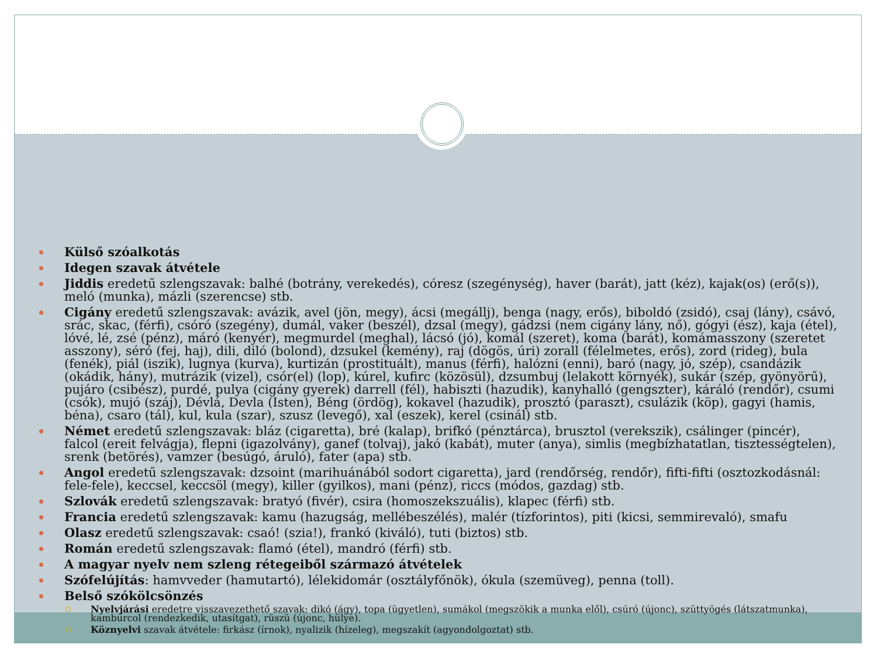Külső szóalkotás
Idegen szavak átvétele
Jiddis eredetű szlengszavak: balhé (botrány, verekedés), córesz (szegénység), haver (barát), jatt (kéz), kajak(os) (erő(s)), meló (munka), mázli (szerencse) stb.
Cigány eredetű szlengszavak: avázik, avel (jön, megy), ácsi (megállj), benga (nagy, erős), biboldó (zsidó), csaj (lány), csávó, srác, skac, (férfi), csóró (szegény), dumál, vaker (beszél), dzsal (megy), gádzsi (nem cigány lány, nő), gógyi (ész), kaja (étel), lóvé, lé, zsé (pénz), máró (kenyér), megmurdel (meghal), lácsó (jó), komál (szeret), koma (barát), komámasszony (szeretet asszony), séró (fej, haj), dili, diló (bolond), dzsukel (kemény), raj (dögös, úri) zorall (félelmetes, erős), zord (rideg), bula (fenék), piál (iszik), lugnya (kurva), kurtizán (prostituált), manus (férfi), halózni (enni), baró (nagy, jó, szép), csandázik (okádik, hány), mutrázik (vizel), csór(el) (lop), kúrel, kufirc (közösül), dzsumbuj (lelakott környék), sukár (szép, gyönyörű), pujáro (csibész), purdé, pulya (cigány gyerek) darrell (fél), habiszti (hazudik), kanyhalló (gengszter), káráló (rendőr), csumi (csók), mujó (száj), Dévlá, Devla (Isten), Béng (ördög), kokavel (hazudik), prosztó (paraszt), csulázik (köp), gagyi (hamis, béna), csaro (tál), kul, kula (szar), szusz (levegő), xal (eszek), kerel (csinál) stb.
Német eredetű szlengszavak: bláz (cigaretta), bré (kalap), brifkó (pénztárca), brusztol (verekszik), csálinger (pincér), falcol (ereit felvágja), flepni (igazolvány), ganef (tolvaj), jakó (kabát), muter (anya), simlis (megbízhatatlan, tisztességtelen), srenk (betörés), vamzer (besúgó, áruló), fater (apa) stb.
Angol eredetű szlengszavak: dzsoint (marihuánából sodort cigaretta), jard (rendőrség, rendőr), fifti-fifti (osztozkodásnál: fele-fele), keccsel, keccsöl (megy), killer (gyilkos), mani (pénz), riccs (módos, gazdag) stb.
Szlovák eredetű szlengszavak: bratyó (fivér), csira (homoszekszuális), klapec (férfi) stb.
Francia eredetű szlengszavak: kamu (hazugság, mellébeszélés), malér (tízforintos), piti (kicsi, semmirevaló), smafu
Olasz eredetű szlengszavak: csaó! (szia!), frankó (kiváló), tuti (biztos) stb.
Román eredetű szlengszavak: flamó (étel), mandró (férfi) stb.
A magyar nyelv nem szleng rétegeiből származó átvételek
Szófelújítás: hamvveder (hamutartó), lélekidomár (osztályfőnök), ókula (szemüveg), penna (toll).
Belső szókölcsönzés
Nyelvjárási eredetre visszavezethető szavak: dikó (ágy), topa (ügyetlen), sumákol (megszökik a munka elől), csúró (újonc), szüttyögés (látszatmunka), kamburcol (rendezkedik, utasítgat), rüszü (újonc, hülye).
Köznyelvi szavak átvétele: firkász (írnok), nyalizik (hízeleg), megszakít (agyondolgoztat) stb.